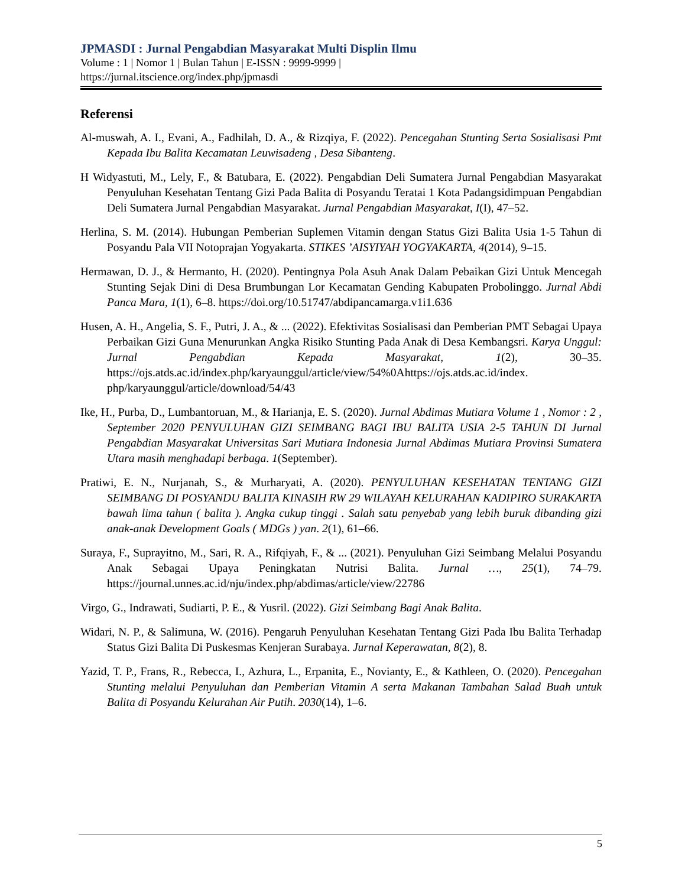JPMASDI : Jurnal Pengabdian Masyarakat Multi Displin Ilmu
Volume : 1 | Nomor 1 | Bulan Tahun | E-ISSN : 9999-9999 |
https://jurnal.itscience.org/index.php/jpmasdi
Referensi
Al-muswah, A. I., Evani, A., Fadhilah, D. A., & Rizqiya, F. (2022). Pencegahan Stunting Serta Sosialisasi Pmt Kepada Ibu Balita Kecamatan Leuwisadeng , Desa Sibanteng.
H Widyastuti, M., Lely, F., & Batubara, E. (2022). Pengabdian Deli Sumatera Jurnal Pengabdian Masyarakat Penyuluhan Kesehatan Tentang Gizi Pada Balita di Posyandu Teratai 1 Kota Padangsidimpuan Pengabdian Deli Sumatera Jurnal Pengabdian Masyarakat. Jurnal Pengabdian Masyarakat, I(I), 47–52.
Herlina, S. M. (2014). Hubungan Pemberian Suplemen Vitamin dengan Status Gizi Balita Usia 1-5 Tahun di Posyandu Pala VII Notoprajan Yogyakarta. STIKES ’AISYIYAH YOGYAKARTA, 4(2014), 9–15.
Hermawan, D. J., & Hermanto, H. (2020). Pentingnya Pola Asuh Anak Dalam Pebaikan Gizi Untuk Mencegah Stunting Sejak Dini di Desa Brumbungan Lor Kecamatan Gending Kabupaten Probolinggo. Jurnal Abdi Panca Mara, 1(1), 6–8. https://doi.org/10.51747/abdipancamarga.v1i1.636
Husen, A. H., Angelia, S. F., Putri, J. A., & ... (2022). Efektivitas Sosialisasi dan Pemberian PMT Sebagai Upaya Perbaikan Gizi Guna Menurunkan Angka Risiko Stunting Pada Anak di Desa Kembangsri. Karya Unggul: Jurnal Pengabdian Kepada Masyarakat, 1(2), 30–35. https://ojs.atds.ac.id/index.php/karyaunggul/article/view/54%0Ahttps://ojs.atds.ac.id/index. php/karyaunggul/article/download/54/43
Ike, H., Purba, D., Lumbantoruan, M., & Harianja, E. S. (2020). Jurnal Abdimas Mutiara Volume 1 , Nomor : 2 , September 2020 PENYULUHAN GIZI SEIMBANG BAGI IBU BALITA USIA 2-5 TAHUN DI Jurnal Pengabdian Masyarakat Universitas Sari Mutiara Indonesia Jurnal Abdimas Mutiara Provinsi Sumatera Utara masih menghadapi berbaga. 1(September).
Pratiwi, E. N., Nurjanah, S., & Murharyati, A. (2020). PENYULUHAN KESEHATAN TENTANG GIZI SEIMBANG DI POSYANDU BALITA KINASIH RW 29 WILAYAH KELURAHAN KADIPIRO SURAKARTA bawah lima tahun ( balita ). Angka cukup tinggi . Salah satu penyebab yang lebih buruk dibanding gizi anak-anak Development Goals ( MDGs ) yan. 2(1), 61–66.
Suraya, F., Suprayitno, M., Sari, R. A., Rifqiyah, F., & ... (2021). Penyuluhan Gizi Seimbang Melalui Posyandu Anak Sebagai Upaya Peningkatan Nutrisi Balita. Jurnal …, 25(1), 74–79. https://journal.unnes.ac.id/nju/index.php/abdimas/article/view/22786
Virgo, G., Indrawati, Sudiarti, P. E., & Yusril. (2022). Gizi Seimbang Bagi Anak Balita.
Widari, N. P., & Salimuna, W. (2016). Pengaruh Penyuluhan Kesehatan Tentang Gizi Pada Ibu Balita Terhadap Status Gizi Balita Di Puskesmas Kenjeran Surabaya. Jurnal Keperawatan, 8(2), 8.
Yazid, T. P., Frans, R., Rebecca, I., Azhura, L., Erpanita, E., Novianty, E., & Kathleen, O. (2020). Pencegahan Stunting melalui Penyuluhan dan Pemberian Vitamin A serta Makanan Tambahan Salad Buah untuk Balita di Posyandu Kelurahan Air Putih. 2030(14), 1–6.
5